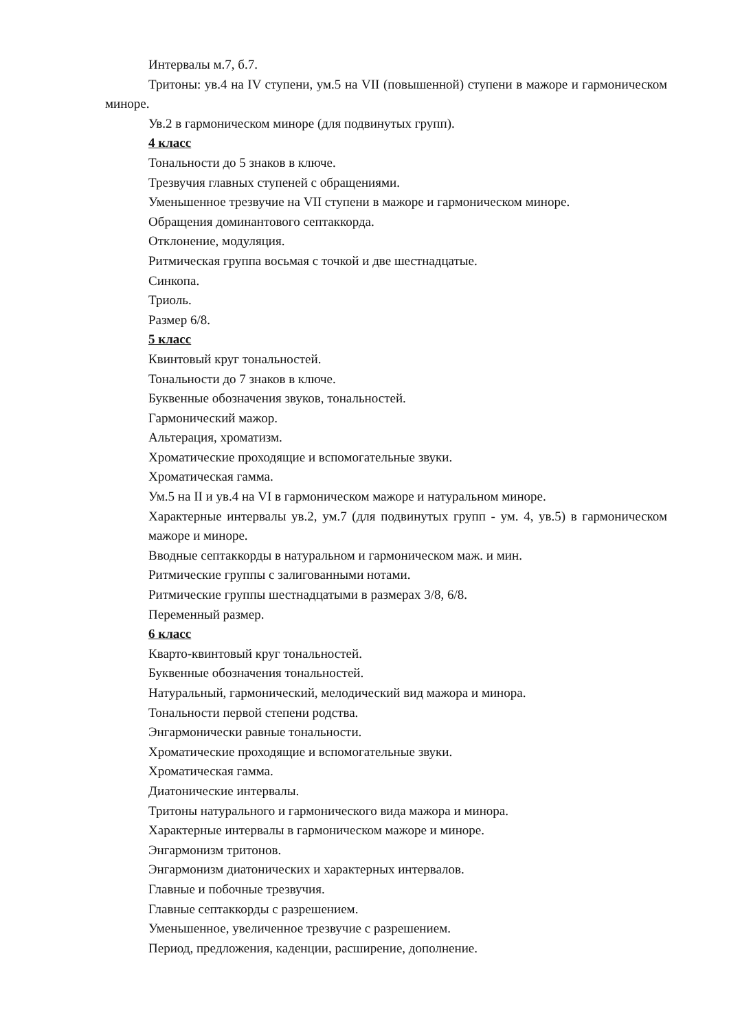Интервалы м.7, б.7.
Тритоны: ув.4 на IV ступени, ум.5 на VII (повышенной) ступени в мажоре и гармоническом миноре.
Ув.2 в гармоническом миноре (для подвинутых групп).
4 класс
Тональности до 5 знаков в ключе.
Трезвучия главных ступеней с обращениями.
Уменьшенное трезвучие на VII ступени в мажоре и гармоническом миноре.
Обращения доминантового септаккорда.
Отклонение, модуляция.
Ритмическая группа восьмая с точкой и две шестнадцатые.
Синкопа.
Триоль.
Размер 6/8.
5 класс
Квинтовый круг тональностей.
Тональности до 7 знаков в ключе.
Буквенные обозначения звуков, тональностей.
Гармонический мажор.
Альтерация, хроматизм.
Хроматические проходящие и вспомогательные звуки.
Хроматическая гамма.
Ум.5 на II и ув.4 на VI в гармоническом мажоре и натуральном миноре.
Характерные интервалы ув.2, ум.7 (для подвинутых групп - ум. 4, ув.5) в гармоническом мажоре и миноре.
Вводные септаккорды в натуральном и гармоническом маж. и мин.
Ритмические группы с залигованными нотами.
Ритмические группы шестнадцатыми в размерах 3/8, 6/8.
Переменный размер.
6 класс
Кварто-квинтовый круг тональностей.
Буквенные обозначения тональностей.
Натуральный, гармонический, мелодический вид мажора и минора.
Тональности первой степени родства.
Энгармонически равные тональности.
Хроматические проходящие и вспомогательные звуки.
Хроматическая гамма.
Диатонические интервалы.
Тритоны натурального и гармонического вида мажора и минора.
Характерные интервалы в гармоническом мажоре и миноре.
Энгармонизм тритонов.
Энгармонизм диатонических и характерных интервалов.
Главные и побочные трезвучия.
Главные септаккорды с разрешением.
Уменьшенное, увеличенное трезвучие с разрешением.
Период, предложения, каденции, расширение, дополнение.